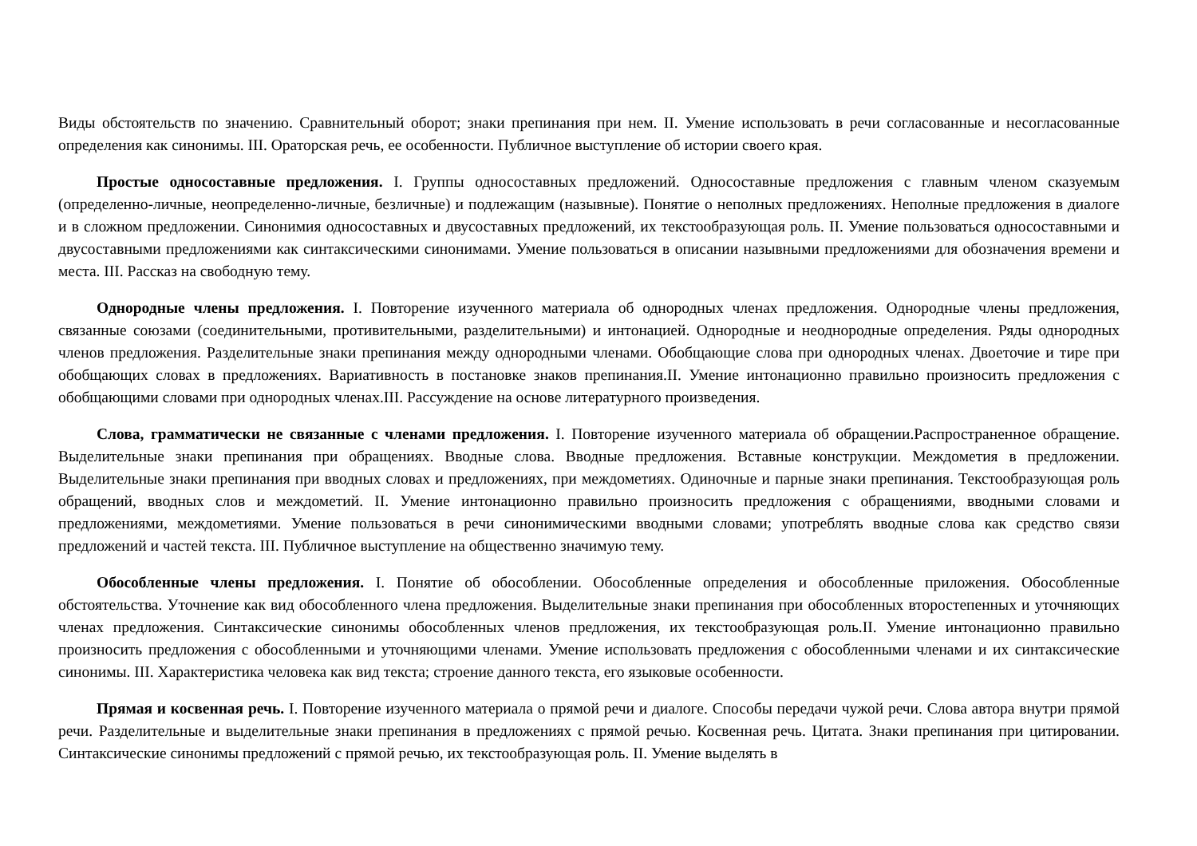Виды обстоятельств по значению. Сравнительный оборот; знаки препинания при нем. II. Умение использовать в речи согласованные и несогласованные определения как синонимы. III. Ораторская речь, ее особенности. Публичное выступление об истории своего края.
Простые односоставные предложения. I. Группы односоставных предложений. Односоставные предложения с главным членом сказуемым (определенно-личные, неопределенно-личные, безличные) и подлежащим (назывные). Понятие о неполных предложениях. Неполные предложения в диалоге и в сложном предложении. Синонимия односоставных и двусоставных предложений, их текстообразующая роль. II. Умение пользоваться односоставными и двусоставными предложениями как синтаксическими синонимами. Умение пользоваться в описании назывными предложениями для обозначения времени и места. III. Рассказ на свободную тему.
Однородные члены предложения. I. Повторение изученного материала об однородных членах предложения. Однородные члены предложения, связанные союзами (соединительными, противительными, разделительными) и интонацией. Однородные и неоднородные определения. Ряды однородных членов предложения. Разделительные знаки препинания между однородными членами. Обобщающие слова при однородных членах. Двоеточие и тире при обобщающих словах в предложениях. Вариативность в постановке знаков препинания.II. Умение интонационно правильно произносить предложения с обобщающими словами при однородных членах.III. Рассуждение на основе литературного произведения.
Слова, грамматически не связанные с членами предложения. I. Повторение изученного материала об обращении.Распространенное обращение. Выделительные знаки препинания при обращениях. Вводные слова. Вводные предложения. Вставные конструкции. Междометия в предложении. Выделительные знаки препинания при вводных словах и предложениях, при междометиях. Одиночные и парные знаки препинания. Текстообразующая роль обращений, вводных слов и междометий. II. Умение интонационно правильно произносить предложения с обращениями, вводными словами и предложениями, междометиями. Умение пользоваться в речи синонимическими вводными словами; употреблять вводные слова как средство связи предложений и частей текста. III. Публичное выступление на общественно значимую тему.
Обособленные члены предложения. I. Понятие об обособлении. Обособленные определения и обособленные приложения. Обособленные обстоятельства. Уточнение как вид обособленного члена предложения. Выделительные знаки препинания при обособленных второстепенных и уточняющих членах предложения. Синтаксические синонимы обособленных членов предложения, их текстообразующая роль.II. Умение интонационно правильно произносить предложения с обособленными и уточняющими членами. Умение использовать предложения с обособленными членами и их синтаксические синонимы. III. Характеристика человека как вид текста; строение данного текста, его языковые особенности.
Прямая и косвенная речь. I. Повторение изученного материала о прямой речи и диалоге. Способы передачи чужой речи. Слова автора внутри прямой речи. Разделительные и выделительные знаки препинания в предложениях с прямой речью. Косвенная речь. Цитата. Знаки препинания при цитировании. Синтаксические синонимы предложений с прямой речью, их текстообразующая роль. II. Умение выделять в